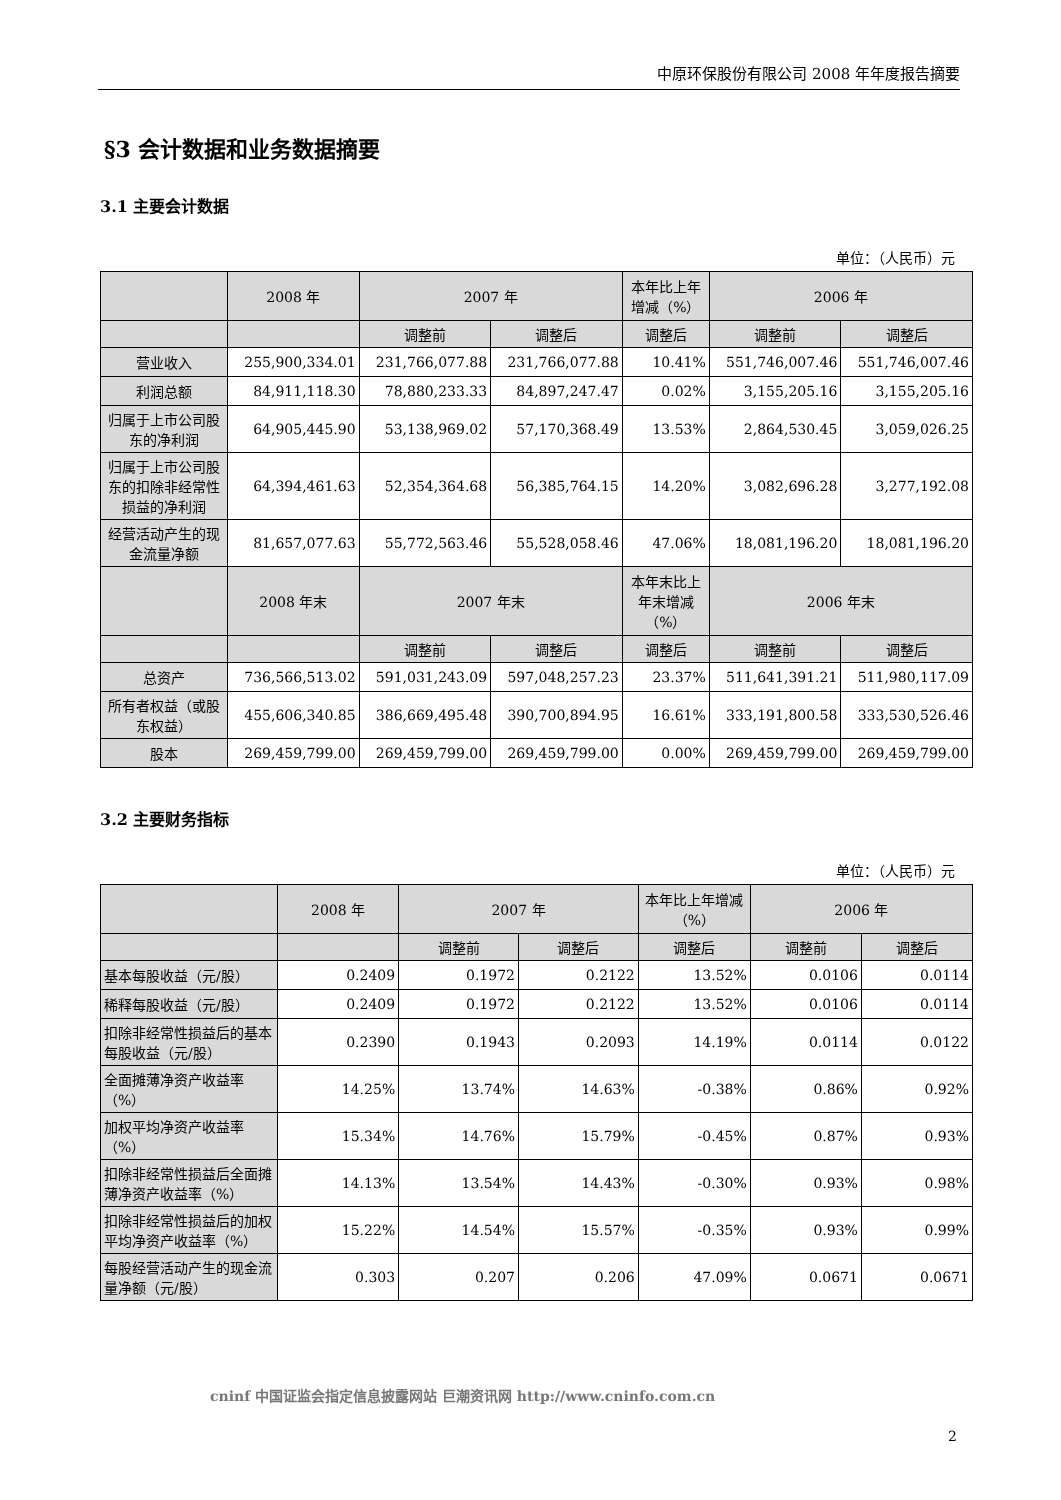中原环保股份有限公司 2008 年年度报告摘要
§3 会计数据和业务数据摘要
3.1 主要会计数据
单位：（人民币）元
| | 2008 年 | 2007 年 | | 本年比上年增减（%） | 2006 年 | |
| --- | --- | --- | --- | --- | --- | --- |
| | | 调整前 | 调整后 | 调整后 | 调整前 | 调整后 |
| 营业收入 | 255,900,334.01 | 231,766,077.88 | 231,766,077.88 | 10.41% | 551,746,007.46 | 551,746,007.46 |
| 利润总额 | 84,911,118.30 | 78,880,233.33 | 84,897,247.47 | 0.02% | 3,155,205.16 | 3,155,205.16 |
| 归属于上市公司股东的净利润 | 64,905,445.90 | 53,138,969.02 | 57,170,368.49 | 13.53% | 2,864,530.45 | 3,059,026.25 |
| 归属于上市公司股东的扣除非经常性损益的净利润 | 64,394,461.63 | 52,354,364.68 | 56,385,764.15 | 14.20% | 3,082,696.28 | 3,277,192.08 |
| 经营活动产生的现金流量净额 | 81,657,077.63 | 55,772,563.46 | 55,528,058.46 | 47.06% | 18,081,196.20 | 18,081,196.20 |
| | 2008 年末 | 2007 年末 | | 本年末比上年末增减（%） | 2006 年末 | |
| | | 调整前 | 调整后 | 调整后 | 调整前 | 调整后 |
| 总资产 | 736,566,513.02 | 591,031,243.09 | 597,048,257.23 | 23.37% | 511,641,391.21 | 511,980,117.09 |
| 所有者权益（或股东权益） | 455,606,340.85 | 386,669,495.48 | 390,700,894.95 | 16.61% | 333,191,800.58 | 333,530,526.46 |
| 股本 | 269,459,799.00 | 269,459,799.00 | 269,459,799.00 | 0.00% | 269,459,799.00 | 269,459,799.00 |
3.2 主要财务指标
单位：（人民币）元
| | 2008 年 | 2007 年 | | 本年比上年增减（%） | 2006 年 | |
| --- | --- | --- | --- | --- | --- | --- |
| | | 调整前 | 调整后 | 调整后 | 调整前 | 调整后 |
| 基本每股收益（元/股） | 0.2409 | 0.1972 | 0.2122 | 13.52% | 0.0106 | 0.0114 |
| 稀释每股收益（元/股） | 0.2409 | 0.1972 | 0.2122 | 13.52% | 0.0106 | 0.0114 |
| 扣除非经常性损益后的基本每股收益（元/股） | 0.2390 | 0.1943 | 0.2093 | 14.19% | 0.0114 | 0.0122 |
| 全面摊薄净资产收益率（%） | 14.25% | 13.74% | 14.63% | -0.38% | 0.86% | 0.92% |
| 加权平均净资产收益率（%） | 15.34% | 14.76% | 15.79% | -0.45% | 0.87% | 0.93% |
| 扣除非经常性损益后全面摊薄净资产收益率（%） | 14.13% | 13.54% | 14.43% | -0.30% | 0.93% | 0.98% |
| 扣除非经常性损益后的加权平均净资产收益率（%） | 15.22% | 14.54% | 15.57% | -0.35% | 0.93% | 0.99% |
| 每股经营活动产生的现金流量净额（元/股） | 0.303 | 0.207 | 0.206 | 47.09% | 0.0671 | 0.0671 |
cninf 中国证监会指定信息披露网站 巨潮资讯网 http://www.cninfo.com.cn
2